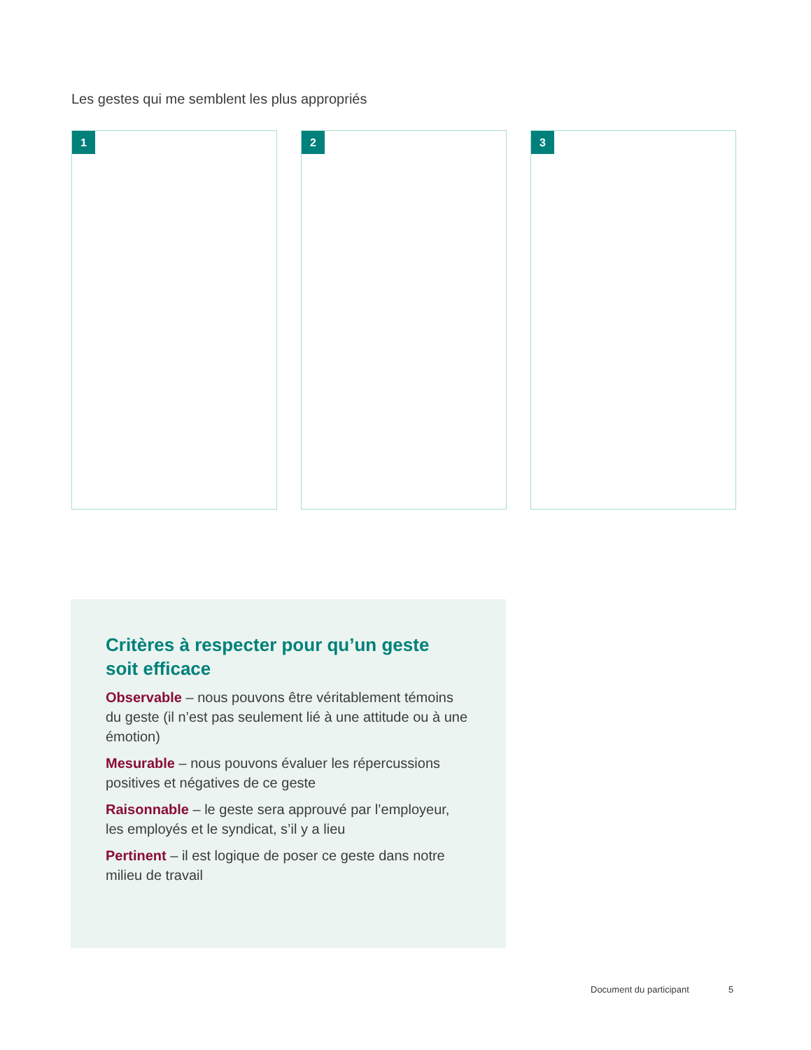Les gestes qui me semblent les plus appropriés
1 2 3
Critères à respecter pour qu’un geste
soit efficace
Observable – nous pouvons être véritablement témoins du geste (il n’est pas seulement lié à une attitude ou à une émotion)
Mesurable – nous pouvons évaluer les répercussions positives et négatives de ce geste
Raisonnable – le geste sera approuvé par l’employeur, les employés et le syndicat, s’il y a lieu
Pertinent – il est logique de poser ce geste dans notre milieu de travail
Document du participant 5